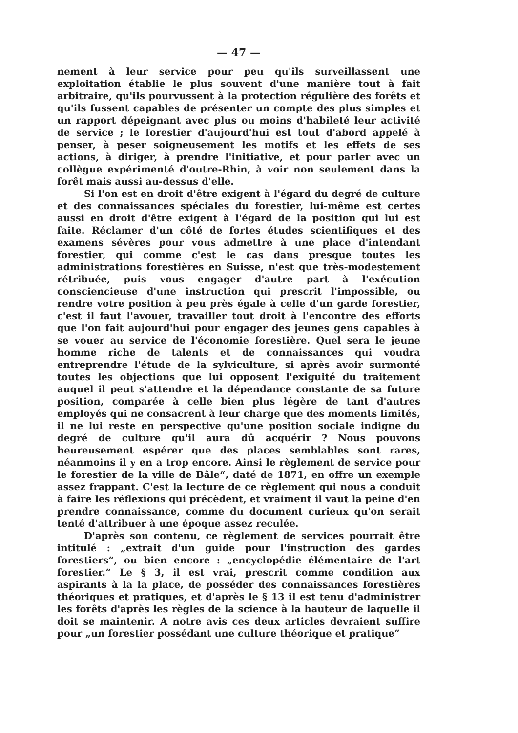— 47 —
nement à leur service pour peu qu'ils surveillassent une exploitation établie le plus souvent d'une manière tout à fait arbitraire, qu'ils pourvussent à la protection régulière des forêts et qu'ils fussent capables de présenter un compte des plus simples et un rapport dépeignant avec plus ou moins d'habileté leur activité de service ; le forestier d'aujourd'hui est tout d'abord appelé à penser, à peser soigneusement les motifs et les effets de ses actions, à diriger, à prendre l'initiative, et pour parler avec un collègue expérimenté d'outre-Rhin, à voir non seulement dans la forêt mais aussi au-dessus d'elle.
Si l'on est en droit d'être exigent à l'égard du degré de culture et des connaissances spéciales du forestier, lui-même est certes aussi en droit d'être exigent à l'égard de la position qui lui est faite. Réclamer d'un côté de fortes études scientifiques et des examens sévères pour vous admettre à une place d'intendant forestier, qui comme c'est le cas dans presque toutes les administrations forestières en Suisse, n'est que très-modestement rétribuée, puis vous engager d'autre part à l'exécution consciencieuse d'une instruction qui prescrit l'impossible, ou rendre votre position à peu près égale à celle d'un garde forestier, c'est il faut l'avouer, travailler tout droit à l'encontre des efforts que l'on fait aujourd'hui pour engager des jeunes gens capables à se vouer au service de l'économie forestière. Quel sera le jeune homme riche de talents et de connaissances qui voudra entreprendre l'étude de la sylviculture, si après avoir surmonté toutes les objections que lui opposent l'exiguité du traitement auquel il peut s'attendre et la dépendance constante de sa future position, comparée à celle bien plus légère de tant d'autres employés qui ne consacrent à leur charge que des moments limités, il ne lui reste en perspective qu'une position sociale indigne du degré de culture qu'il aura dû acquérir ? Nous pouvons heureusement espérer que des places semblables sont rares, néanmoins il y en a trop encore. Ainsi le règlement de service pour le forestier de la ville de Bâle“, daté de 1871, en offre un exemple assez frappant. C'est la lecture de ce règlement qui nous a conduit à faire les réflexions qui précèdent, et vraiment il vaut la peine d'en prendre connaissance, comme du document curieux qu'on serait tenté d'attribuer à une époque assez reculée.
D'après son contenu, ce règlement de services pourrait être intitulé : „extrait d'un guide pour l'instruction des gardes forestiers“, ou bien encore : „encyclopédie élémentaire de l'art forestier.“ Le § 3, il est vrai, prescrit comme condition aux aspirants à la la place, de posséder des connaissances forestières théoriques et pratiques, et d'après le § 13 il est tenu d'administrer les forêts d'après les règles de la science à la hauteur de laquelle il doit se maintenir. A notre avis ces deux articles devraient suffire pour „un forestier possédant une culture théorique et pratique“